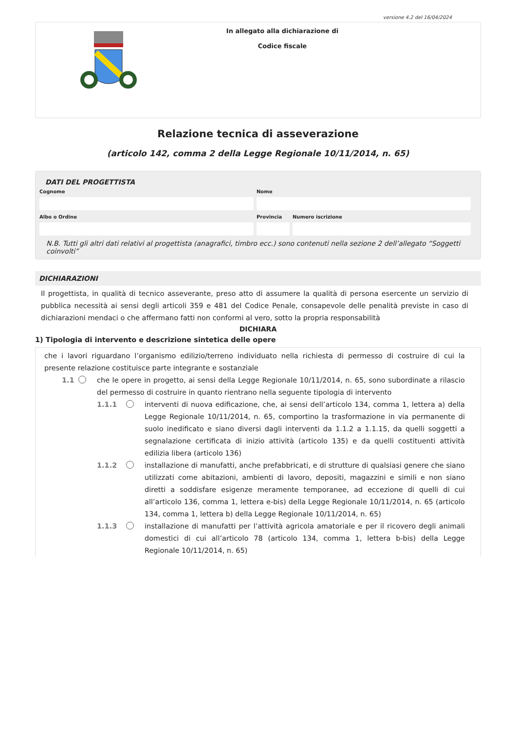versione 4.2 del 16/04/2024
In allegato alla dichiarazione di
Codice fiscale
Relazione tecnica di asseverazione
(articolo 142, comma 2 della Legge Regionale 10/11/2014, n. 65)
DATI DEL PROGETTISTA
Cognome Nome
Albo o Ordine Provincia Numero iscrizione
N.B. Tutti gli altri dati relativi al progettista (anagrafici, timbro ecc.) sono contenuti nella sezione 2 dell’allegato “Soggetti coinvolti”
DICHIARAZIONI
Il progettista, in qualità di tecnico asseverante, preso atto di assumere la qualità di persona esercente un servizio di pubblica necessità ai sensi degli articoli 359 e 481 del Codice Penale, consapevole delle penalità previste in caso di dichiarazioni mendaci o che affermano fatti non conformi al vero, sotto la propria responsabilità
DICHIARA
1) Tipologia di intervento e descrizione sintetica delle opere
che i lavori riguardano l’organismo edilizio/terreno individuato nella richiesta di permesso di costruire di cui la presente relazione costituisce parte integrante e sostanziale
1.1 che le opere in progetto, ai sensi della Legge Regionale 10/11/2014, n. 65, sono subordinate a rilascio del permesso di costruire in quanto rientrano nella seguente tipologia di intervento
1.1.1 interventi di nuova edificazione, che, ai sensi dell’articolo 134, comma 1, lettera a) della Legge Regionale 10/11/2014, n. 65, comportino la trasformazione in via permanente di suolo inedificato e siano diversi dagli interventi da 1.1.2 a 1.1.15, da quelli soggetti a segnalazione certificata di inizio attività (articolo 135) e da quelli costituenti attività edilizia libera (articolo 136)
1.1.2 installazione di manufatti, anche prefabbricati, e di strutture di qualsiasi genere che siano utilizzati come abitazioni, ambienti di lavoro, depositi, magazzini e simili e non siano diretti a soddisfare esigenze meramente temporanee, ad eccezione di quelli di cui all’articolo 136, comma 1, lettera e-bis) della Legge Regionale 10/11/2014, n. 65 (articolo 134, comma 1, lettera b) della Legge Regionale 10/11/2014, n. 65)
1.1.3 installazione di manufatti per l’attività agricola amatoriale e per il ricovero degli animali domestici di cui all’articolo 78 (articolo 134, comma 1, lettera b-bis) della Legge Regionale 10/11/2014, n. 65)